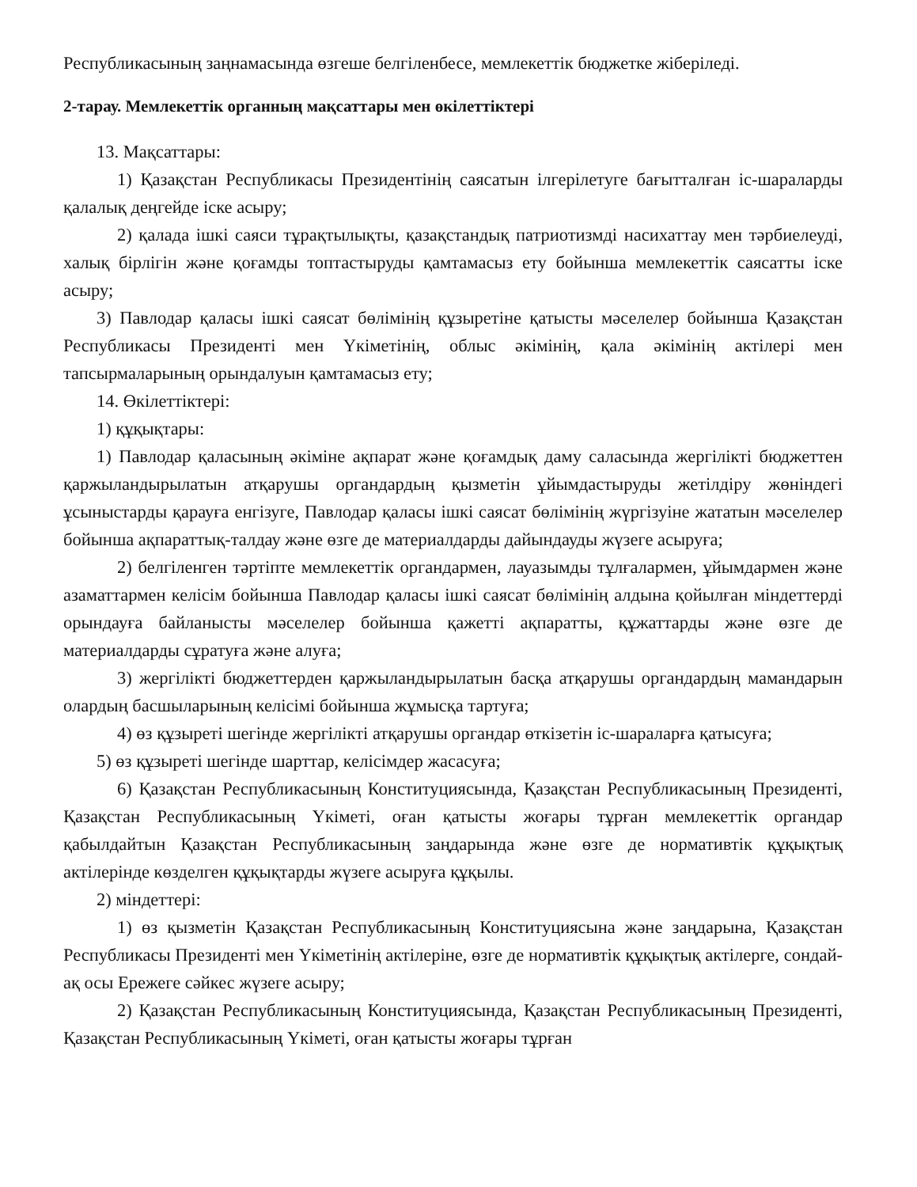Республикасының заңнамасында өзгеше белгіленбесе, мемлекеттік бюджетке жіберіледі.
2-тарау. Мемлекеттік органның мақсаттары мен өкілеттіктері
13. Мақсаттары:
1) Қазақстан Республикасы Президентінің саясатын ілгерілетуге бағытталған іс-шараларды қалалық деңгейде іске асыру;
2) қалада ішкі саяси тұрақтылықты, қазақстандық патриотизмді насихаттау мен тәрбиелеуді, халық бірлігін және қоғамды топтастыруды қамтамасыз ету бойынша мемлекеттік саясатты іске асыру;
3) Павлодар қаласы ішкі саясат бөлімінің құзыретіне қатысты мәселелер бойынша Қазақстан Республикасы Президенті мен Үкіметінің, облыс әкімінің, қала әкімінің актілері мен тапсырмаларының орындалуын қамтамасыз ету;
14. Өкілеттіктері:
1) құқықтары:
1) Павлодар қаласының әкіміне ақпарат және қоғамдық даму саласында жергілікті бюджеттен қаржыландырылатын атқарушы органдардың қызметін ұйымдастыруды жетілдіру жөніндегі ұсыныстарды қарауға енгізуге, Павлодар қаласы ішкі саясат бөлімінің жүргізуіне жататын мәселелер бойынша ақпараттық-талдау және өзге де материалдарды дайындауды жүзеге асыруға;
2) белгіленген тәртіпте мемлекеттік органдармен, лауазымды тұлғалармен, ұйымдармен және азаматтармен келісім бойынша Павлодар қаласы ішкі саясат бөлімінің алдына қойылған міндеттерді орындауға байланысты мәселелер бойынша қажетті ақпаратты, құжаттарды және өзге де материалдарды сұратуға және алуға;
3) жергілікті бюджеттерден қаржыландырылатын басқа атқарушы органдардың мамандарын олардың басшыларының келісімі бойынша жұмысқа тартуға;
4) өз құзыреті шегінде жергілікті атқарушы органдар өткізетін іс-шараларға қатысуға;
5) өз құзыреті шегінде шарттар, келісімдер жасасуға;
6) Қазақстан Республикасының Конституциясында, Қазақстан Республикасының Президенті, Қазақстан Республикасының Үкіметі, оған қатысты жоғары тұрған мемлекеттік органдар қабылдайтын Қазақстан Республикасының заңдарында және өзге де нормативтік құқықтық актілерінде көзделген құқықтарды жүзеге асыруға құқылы.
2) міндеттері:
1) өз қызметін Қазақстан Республикасының Конституциясына және заңдарына, Қазақстан Республикасы Президенті мен Үкіметінің актілеріне, өзге де нормативтік құқықтық актілерге, сондай-ақ осы Ережеге сәйкес жүзеге асыру;
2) Қазақстан Республикасының Конституциясында, Қазақстан Республикасының Президенті, Қазақстан Республикасының Үкіметі, оған қатысты жоғары тұрған